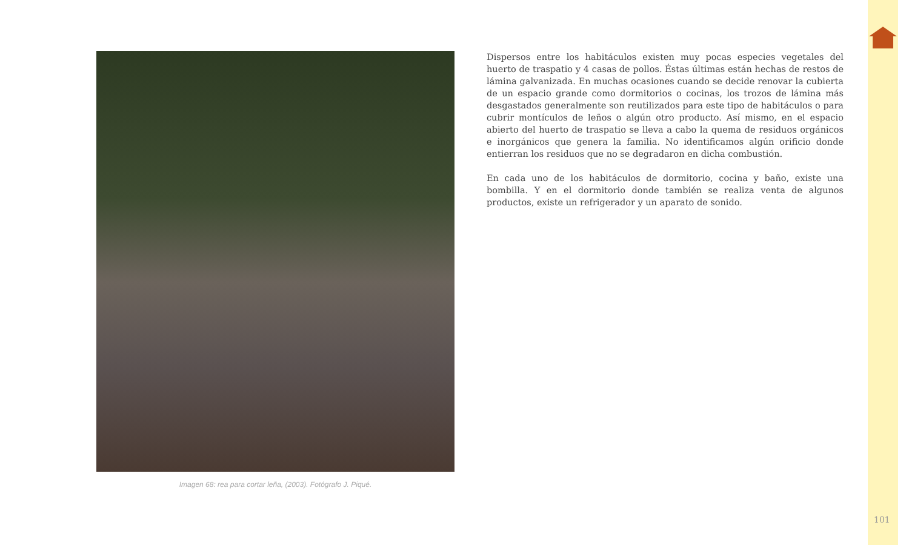Imagen 68: rea para cortar leña, (2003). Fotógrafo J. Piqué.
Dispersos entre los habitáculos existen muy pocas especies vegetales del huerto de traspatio y 4 casas de pollos. Éstas últimas están hechas de restos de lámina galvanizada. En muchas ocasiones cuando se decide renovar la cubierta de un espacio grande como dormitorios o cocinas, los trozos de lámina más desgastados generalmente son reutilizados para este tipo de habitáculos o para cubrir montículos de leños o algún otro producto. Así mismo, en el espacio abierto del huerto de traspatio se lleva a cabo la quema de residuos orgánicos e inorgánicos que genera la familia. No identificamos algún orificio donde entierran los residuos que no se degradaron en dicha combustión.
En cada uno de los habitáculos de dormitorio, cocina y baño, existe una bombilla. Y en el dormitorio donde también se realiza venta de algunos productos, existe un refrigerador y un aparato de sonido.
101